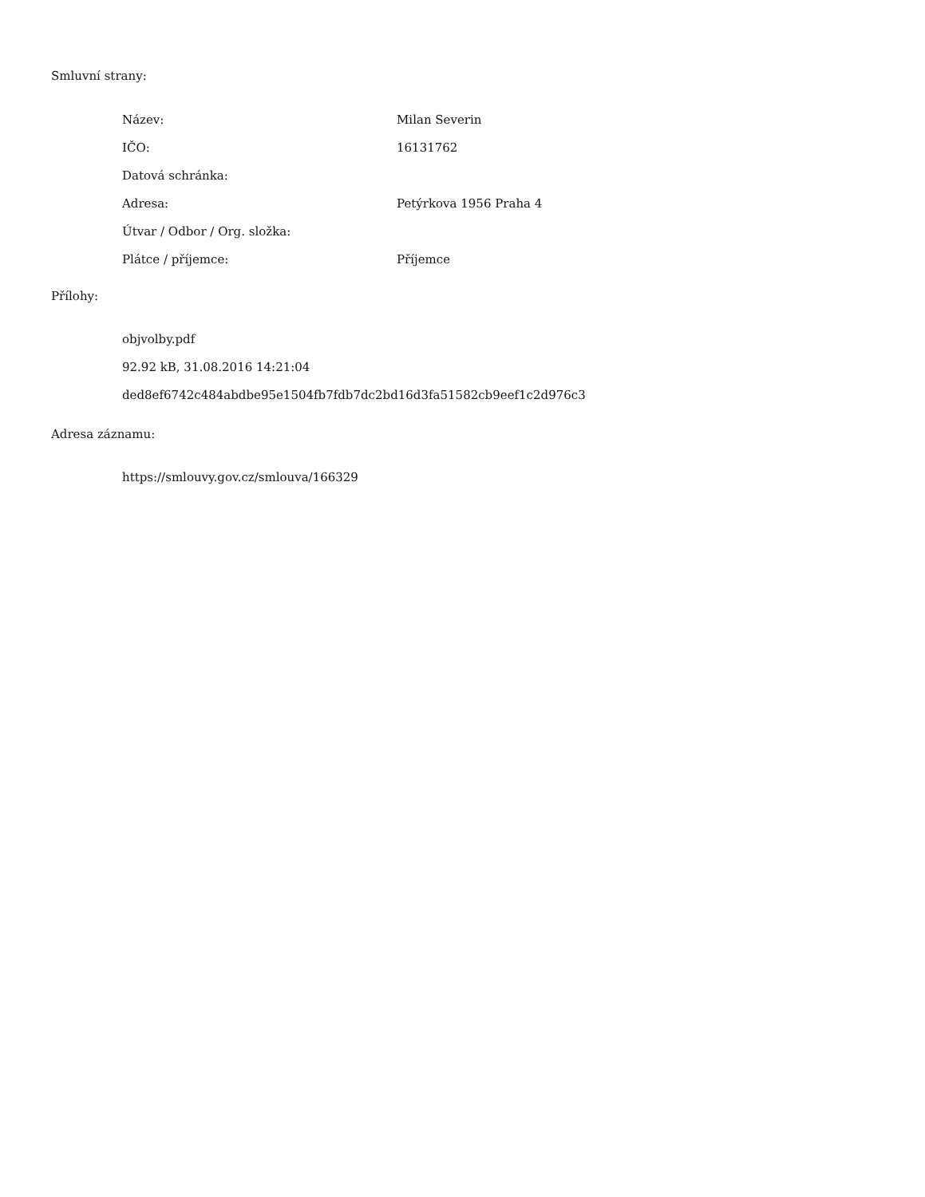Smluvní strany:
| Název: | Milan Severin |
| IČO: | 16131762 |
| Datová schránka: | |
| Adresa: | Petýrkova 1956 Praha 4 |
| Útvar / Odbor / Org. složka: | |
| Plátce / příjemce: | Příjemce |
Přílohy:
objvolby.pdf
92.92 kB, 31.08.2016 14:21:04
ded8ef6742c484abdbe95e1504fb7fdb7dc2bd16d3fa51582cb9eef1c2d976c3
Adresa záznamu:
https://smlouvy.gov.cz/smlouva/166329